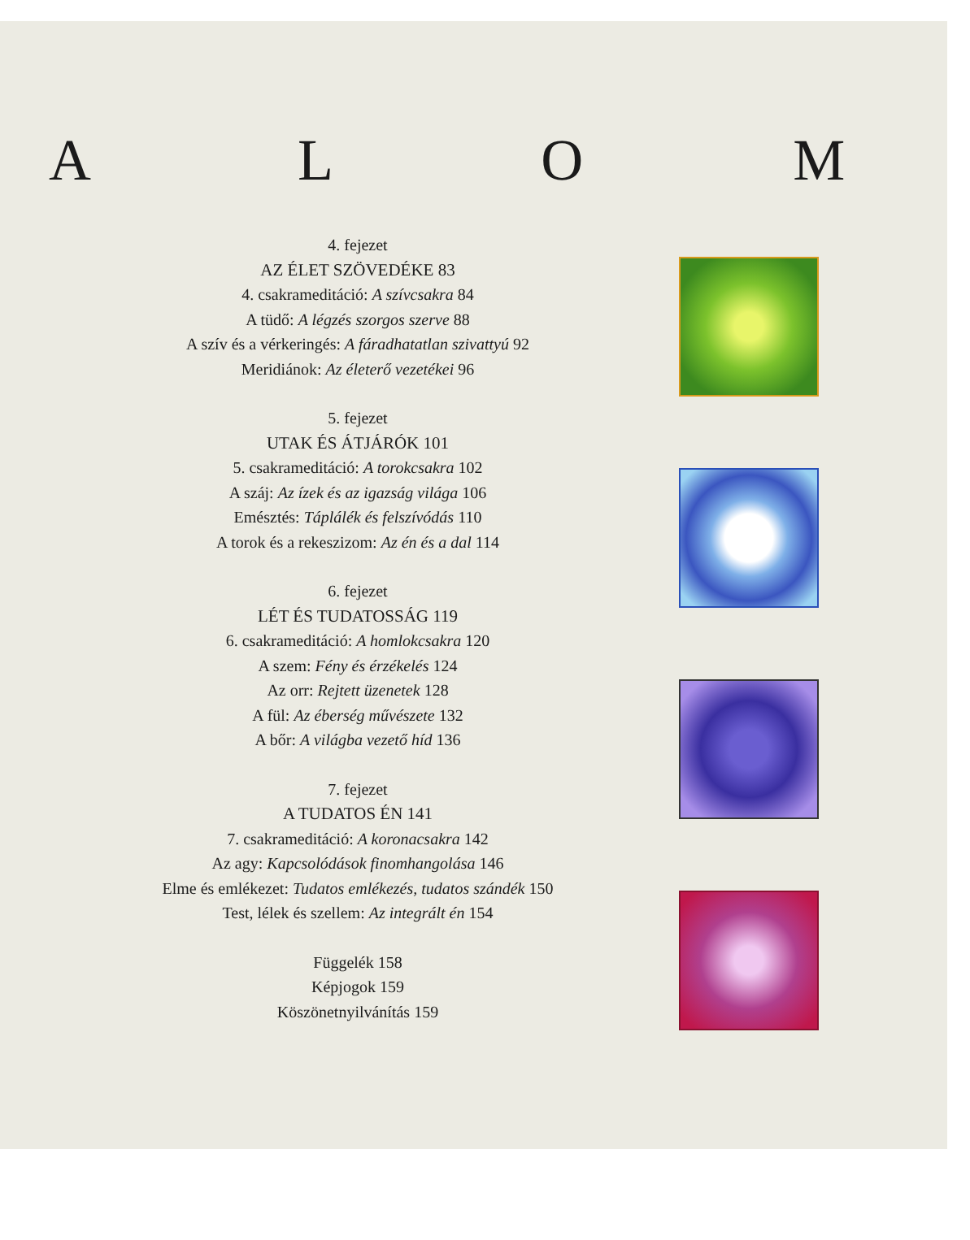A L O M
4. fejezet
AZ ÉLET SZÖVEDÉKE 83
4. csakrameditáció: A szívcsakra 84
A tüdő: A légzés szorgos szerve 88
A szív és a vérkeringés: A fáradhatatlan szivattyú 92
Meridiánok: Az életerő vezetékei 96
5. fejezet
UTAK ÉS ÁTJÁRÓK 101
5. csakrameditáció: A torokcsakra 102
A száj: Az ízek és az igazság világa 106
Emésztés: Táplálék és felszívódás 110
A torok és a rekeszizom: Az én és a dal 114
6. fejezet
LÉT ÉS TUDATOSSÁG 119
6. csakrameditáció: A homlokcsakra 120
A szem: Fény és érzékelés 124
Az orr: Rejtett üzenetek 128
A fül: Az éberség művészete 132
A bőr: A világba vezető híd 136
7. fejezet
A TUDATOS ÉN 141
7. csakrameditáció: A koronacsakra 142
Az agy: Kapcsolódások finomhangolása 146
Elme és emlékezet: Tudatos emlékezés, tudatos szándék 150
Test, lélek és szellem: Az integrált én 154
Függelék 158
Képjogok 159
Köszönetnyilvánítás 159